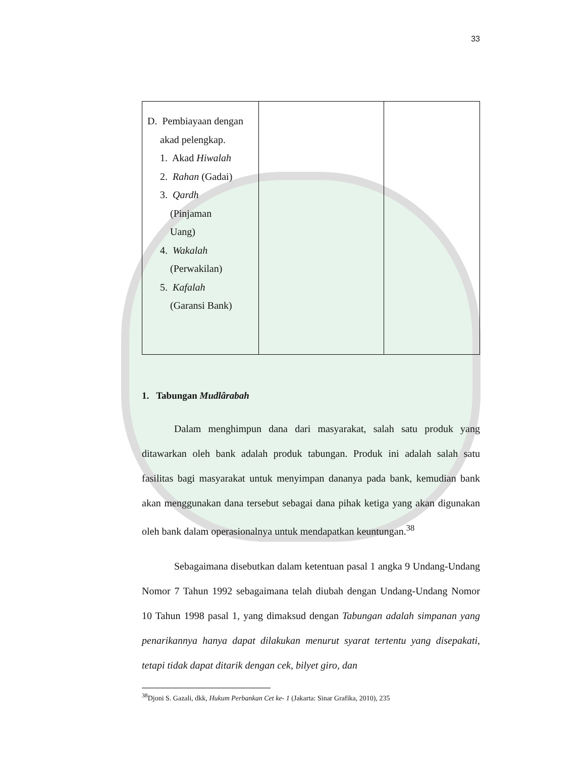33
| D. Pembiayaan dengan akad pelengkap. 1. Akad Hiwalah 2. Rahan (Gadai) 3. Qardh (Pinjaman Uang) 4. Wakalah (Perwakilan) 5. Kafalah (Garansi Bank) | | |
1. Tabungan Mudlârabah
Dalam menghimpun dana dari masyarakat, salah satu produk yang ditawarkan oleh bank adalah produk tabungan. Produk ini adalah salah satu fasilitas bagi masyarakat untuk menyimpan dananya pada bank, kemudian bank akan menggunakan dana tersebut sebagai dana pihak ketiga yang akan digunakan oleh bank dalam operasionalnya untuk mendapatkan keuntungan.<sup>38</sup>
Sebagaimana disebutkan dalam ketentuan pasal 1 angka 9 Undang-Undang Nomor 7 Tahun 1992 sebagaimana telah diubah dengan Undang-Undang Nomor 10 Tahun 1998 pasal 1, yang dimaksud dengan Tabungan adalah simpanan yang penarikannya hanya dapat dilakukan menurut syarat tertentu yang disepakati, tetapi tidak dapat ditarik dengan cek, bilyet giro, dan
<sup>38</sup> Djoni S. Gazali, dkk, Hukum Perbankan Cet ke- 1 (Jakarta: Sinar Grafika, 2010), 235